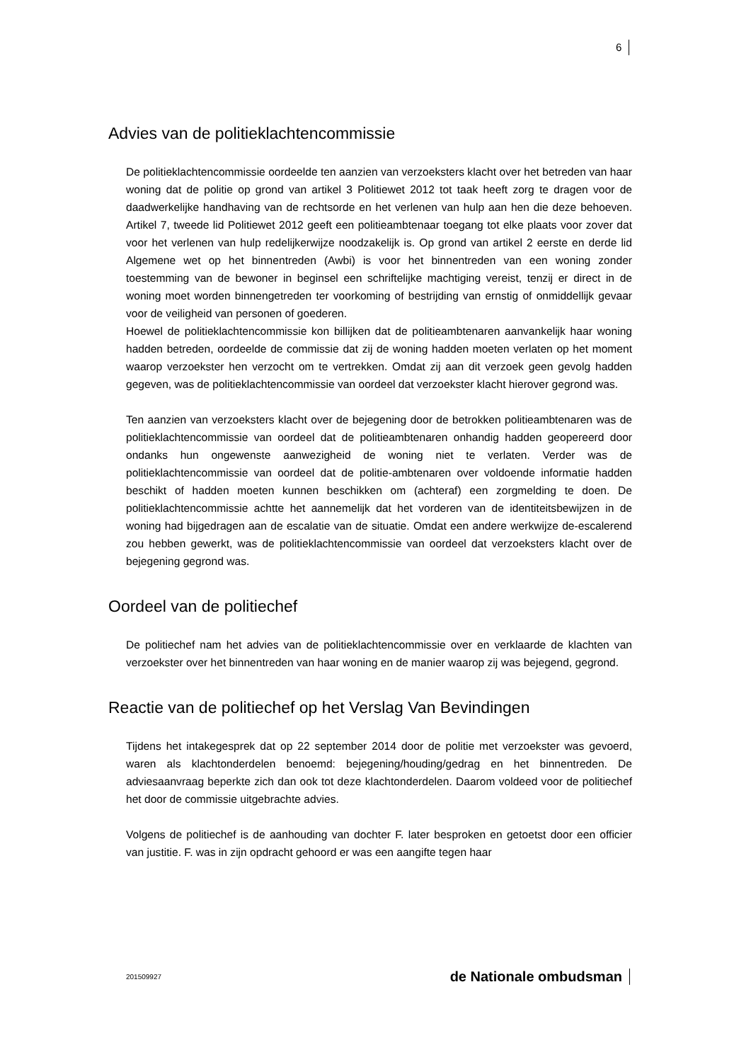6
Advies van de politieklachtencommissie
De politieklachtencommissie oordeelde ten aanzien van verzoeksters klacht over het betreden van haar woning dat de politie op grond van artikel 3 Politiewet 2012 tot taak heeft zorg te dragen voor de daadwerkelijke handhaving van de rechtsorde en het verlenen van hulp aan hen die deze behoeven. Artikel 7, tweede lid Politiewet 2012 geeft een politieambtenaar toegang tot elke plaats voor zover dat voor het verlenen van hulp redelijkerwijze noodzakelijk is. Op grond van artikel 2 eerste en derde lid Algemene wet op het binnentreden (Awbi) is voor het binnentreden van een woning zonder toestemming van de bewoner in beginsel een schriftelijke machtiging vereist, tenzij er direct in de woning moet worden binnengetreden ter voorkoming of bestrijding van ernstig of onmiddellijk gevaar voor de veiligheid van personen of goederen.
Hoewel de politieklachtencommissie kon billijken dat de politieambtenaren aanvankelijk haar woning hadden betreden, oordeelde de commissie dat zij de woning hadden moeten verlaten op het moment waarop verzoekster hen verzocht om te vertrekken. Omdat zij aan dit verzoek geen gevolg hadden gegeven, was de politieklachtencommissie van oordeel dat verzoekster klacht hierover gegrond was.
Ten aanzien van verzoeksters klacht over de bejegening door de betrokken politieambtenaren was de politieklachtencommissie van oordeel dat de politieambtenaren onhandig hadden geopereerd door ondanks hun ongewenste aanwezigheid de woning niet te verlaten. Verder was de politieklachtencommissie van oordeel dat de politie-ambtenaren over voldoende informatie hadden beschikt of hadden moeten kunnen beschikken om (achteraf) een zorgmelding te doen. De politieklachtencommissie achtte het aannemelijk dat het vorderen van de identiteitsbewijzen in de woning had bijgedragen aan de escalatie van de situatie. Omdat een andere werkwijze de-escalerend zou hebben gewerkt, was de politieklachtencommissie van oordeel dat verzoeksters klacht over de bejegening gegrond was.
Oordeel van de politiechef
De politiechef nam het advies van de politieklachtencommissie over en verklaarde de klachten van verzoekster over het binnentreden van haar woning en de manier waarop zij was bejegend, gegrond.
Reactie van de politiechef op het Verslag Van Bevindingen
Tijdens het intakegesprek dat op 22 september 2014 door de politie met verzoekster was gevoerd, waren als klachtonderdelen benoemd: bejegening/houding/gedrag en het binnentreden. De adviesaanvraag beperkte zich dan ook tot deze klachtonderdelen. Daarom voldeed voor de politiechef het door de commissie uitgebrachte advies.
Volgens de politiechef is de aanhouding van dochter F. later besproken en getoetst door een officier van justitie. F. was in zijn opdracht gehoord er was een aangifte tegen haar
201509927 de Nationale ombudsman